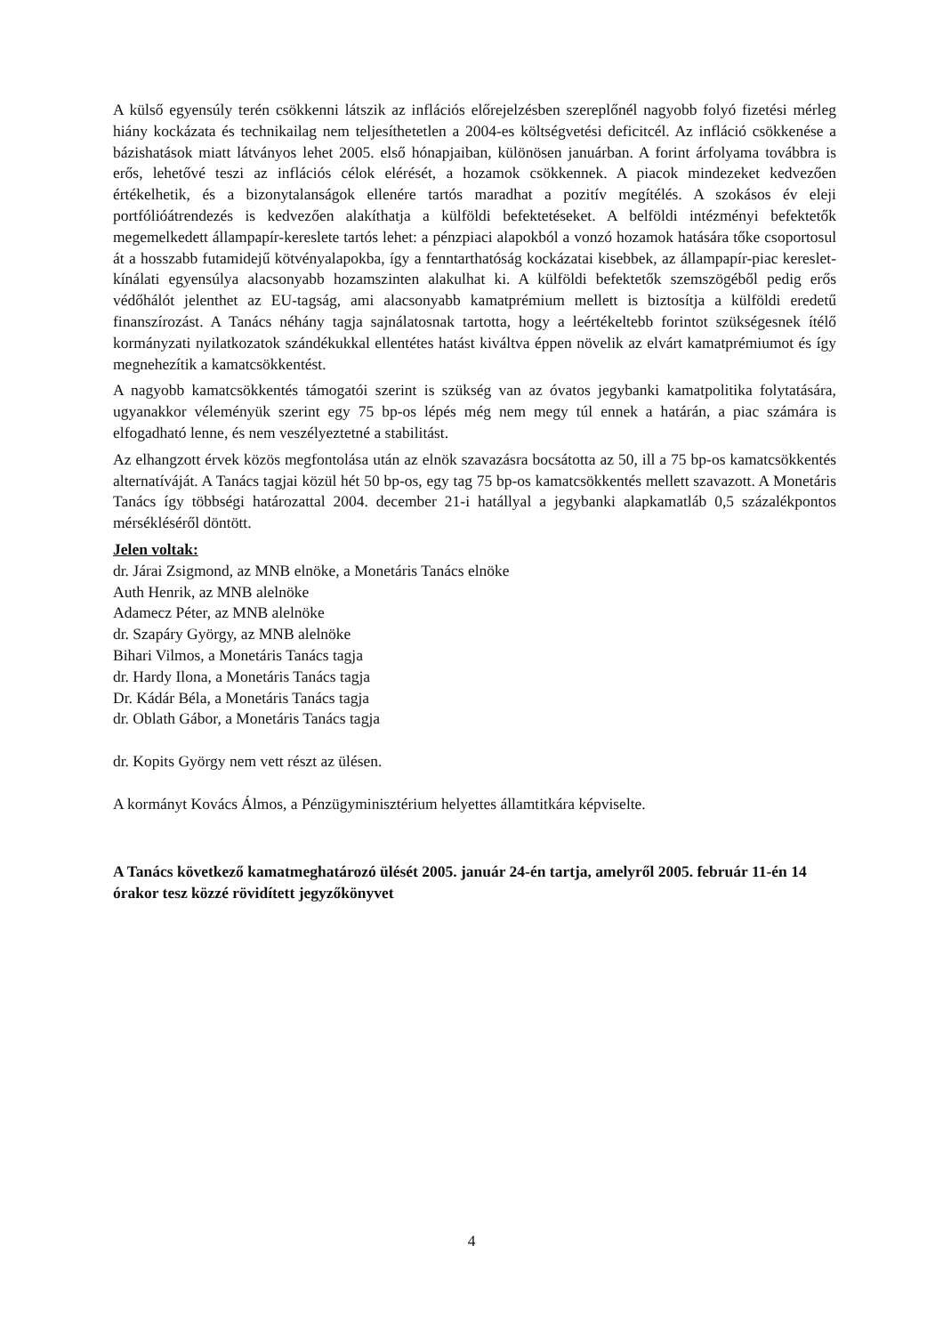A külső egyensúly terén csökkenni látszik az inflációs előrejelzésben szereplőnél nagyobb folyó fizetési mérleg hiány kockázata és technikailag nem teljesíthetetlen a 2004-es költségvetési deficitcél. Az infláció csökkenése a bázishatások miatt látványos lehet 2005. első hónapjaiban, különösen januárban. A forint árfolyama továbbra is erős, lehetővé teszi az inflációs célok elérését, a hozamok csökkennek. A piacok mindezeket kedvezően értékelhetik, és a bizonytalanságok ellenére tartós maradhat a pozitív megítélés. A szokásos év eleji portfólióátrendezés is kedvezően alakíthatja a külföldi befektetéseket. A belföldi intézményi befektetők megemelkedett állampapír-kereslete tartós lehet: a pénzpiaci alapokból a vonzó hozamok hatására tőke csoportosul át a hosszabb futamidejű kötvényalapokba, így a fenntarthatóság kockázatai kisebbek, az állampapír-piac kereslet-kínálati egyensúlya alacsonyabb hozamszinten alakulhat ki. A külföldi befektetők szemszögéből pedig erős védőhálót jelenthet az EU-tagság, ami alacsonyabb kamatprémium mellett is biztosítja a külföldi eredetű finanszírozást. A Tanács néhány tagja sajnálatosnak tartotta, hogy a leértékeltebb forintot szükségesnek ítélő kormányzati nyilatkozatok szándékukkal ellentétes hatást kiváltva éppen növelik az elvárt kamatprémiumot és így megnehezítik a kamatcsökkentést.
A nagyobb kamatcsökkentés támogatói szerint is szükség van az óvatos jegybanki kamatpolitika folytatására, ugyanakkor véleményük szerint egy 75 bp-os lépés még nem megy túl ennek a határán, a piac számára is elfogadható lenne, és nem veszélyeztetné a stabilitást.
Az elhangzott érvek közös megfontolása után az elnök szavazásra bocsátotta az 50, ill a 75 bp-os kamatcsökkentés alternatíváját. A Tanács tagjai közül hét 50 bp-os, egy tag 75 bp-os kamatcsökkentés mellett szavazott. A Monetáris Tanács így többségi határozattal 2004. december 21-i hatállyal a jegybanki alapkamatláb 0,5 százalékpontos mérsékléséről döntött.
Jelen voltak:
dr. Járai Zsigmond, az MNB elnöke, a Monetáris Tanács elnöke
Auth Henrik, az MNB alelnöke
Adamecz Péter, az MNB alelnöke
dr. Szapáry György, az MNB alelnöke
Bihari Vilmos, a Monetáris Tanács tagja
dr. Hardy Ilona, a Monetáris Tanács tagja
Dr. Kádár Béla, a Monetáris Tanács tagja
dr. Oblath Gábor, a Monetáris Tanács tagja
dr. Kopits György nem vett részt az ülésen.
A kormányt Kovács Álmos, a Pénzügyminisztérium helyettes államtitkára képviselte.
A Tanács következő kamatmeghatározó ülését 2005. január 24-én tartja, amelyről 2005. február 11-én 14 órakor tesz közzé rövidített jegyzőkönyvet
4